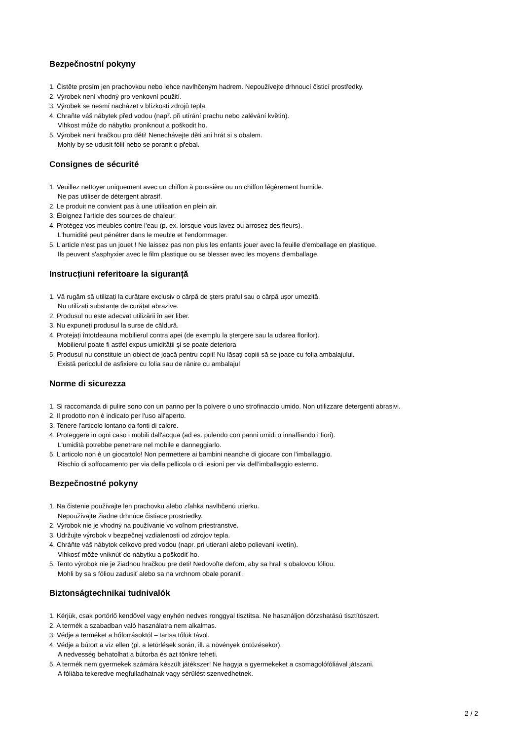Bezpečnostní pokyny
1. Čistěte prosím jen prachovkou nebo lehce navlhčeným hadrem. Nepoužívejte drhnoucí čisticí prostředky.
2. Výrobek není vhodný pro venkovní použití.
3. Výrobek se nesmí nacházet v blízkosti zdrojů tepla.
4. Chraňte váš nábytek před vodou (např. při utírání prachu nebo zalévání květin).
Vlhkost může do nábytku proniknout a poškodit ho.
5. Výrobek není hračkou pro děti! Nenechávejte děti ani hrát si s obalem.
Mohly by se udusit fólií nebo se poranit o přebal.
Consignes de sécurité
1. Veuillez nettoyer uniquement avec un chiffon à poussière ou un chiffon légèrement humide.
Ne pas utiliser de détergent abrasif.
2. Le produit ne convient pas à une utilisation en plein air.
3. Éloignez l'article des sources de chaleur.
4. Protégez vos meubles contre l'eau (p. ex. lorsque vous lavez ou arrosez des fleurs).
L'humidité peut pénétrer dans le meuble et l'endommager.
5. L'article n'est pas un jouet ! Ne laissez pas non plus les enfants jouer avec la feuille d'emballage en plastique.
Ils peuvent s'asphyxier avec le film plastique ou se blesser avec les moyens d'emballage.
Instrucțiuni referitoare la siguranță
1. Vă rugăm să utilizați la curățare exclusiv o cârpă de şters praful sau o cârpă uşor umezită.
Nu utilizați substanțe de curățat abrazive.
2. Produsul nu este adecvat utilizării în aer liber.
3. Nu expuneți produsul la surse de căldură.
4. Protejați întotdeauna mobilierul contra apei (de exemplu la ştergere sau la udarea florilor).
Mobilierul poate fi astfel expus umidității şi se poate deteriora
5. Produsul nu constituie un obiect de joacă pentru copii! Nu lăsați copiii să se joace cu folia ambalajului.
Există pericolul de asfixiere cu folia sau de rănire cu ambalajul
Norme di sicurezza
1. Si raccomanda di pulire sono con un panno per la polvere o uno strofinaccio umido. Non utilizzare detergenti abrasivi.
2. Il prodotto non è indicato per l'uso all'aperto.
3. Tenere l'articolo lontano da fonti di calore.
4. Proteggere in ogni caso i mobili dall'acqua (ad es. pulendo con panni umidi o innaffiando i fiori).
L'umidità potrebbe penetrare nel mobile e danneggiarlo.
5. L'articolo non è un giocattolo! Non permettere ai bambini neanche di giocare con l'imballaggio.
Rischio di soffocamento per via della pellicola o di lesioni per via dell’imballaggio esterno.
Bezpečnostné pokyny
1. Na čistenie používajte len prachovku alebo zľahka navlhčenú utierku.
Nepoužívajte žiadne drhnúce čistiace prostriedky.
2. Výrobok nie je vhodný na používanie vo voľnom priestranstve.
3. Udržujte výrobok v bezpečnej vzdialenosti od zdrojov tepla.
4. Chráňte váš nábytok celkovo pred vodou (napr. pri utieraní alebo polievaní kvetín).
Vlhkosť môže vniknúť do nábytku a poškodiť ho.
5. Tento výrobok nie je žiadnou hračkou pre deti! Nedovoľte deťom, aby sa hrali s obalovou fóliou.
Mohli by sa s fóliou zadusiť alebo sa na vrchnom obale poraniť.
Biztonságtechnikai tudnivalók
1. Kérjük, csak portörlő kendővel vagy enyhén nedves ronggyal tisztítsa. Ne használjon dörzshatású tisztítószert.
2. A termék a szabadban való használatra nem alkalmas.
3. Védje a terméket a hőforrásoktól – tartsa tőlük távol.
4. Védje a bútort a víz ellen (pl. a letörlések során, ill. a növények öntözésekor).
A nedvesség behatolhat a bútorba és azt tönkre teheti.
5. A termék nem gyermekek számára készült játékszer! Ne hagyja a gyermekeket a csomagolófóliával játszani.
A fóliába tekeredve megfulladhatnak vagy sérülést szenvedhetnek.
2 / 2